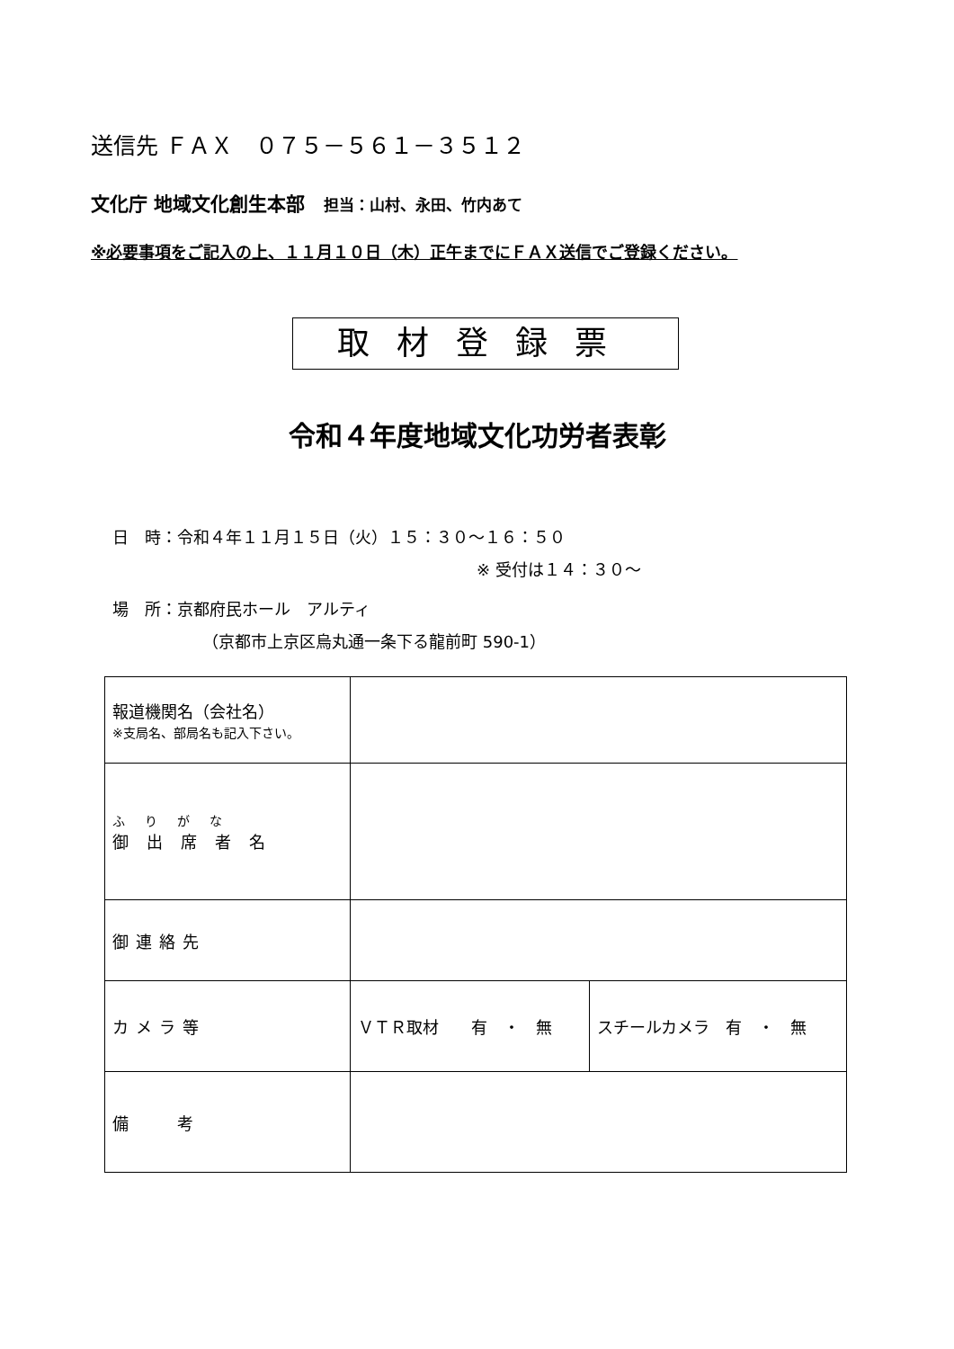送信先 ＦＡＸ　０７５－５６１－３５１２
文化庁 地域文化創生本部　担当：山村、永田、竹内あて
※必要事項をご記入の上、１１月１０日（木）正午までにＦＡＸ送信でご登録ください。
取材登録票
令和４年度地域文化功労者表彰
日　時：令和４年１１月１５日（火）１５：３０～１６：５０
※ 受付は１４：３０～
場　所：京都府民ホール　アルティ
（京都市上京区烏丸通一条下る龍前町 590-1）
| 報道機関名（会社名） ※支局名、部局名も記入下さい。 | | |
| ふりがな 御出席者名 | | |
| 御連絡先 | | |
| カメラ等 | ＶＴＲ取材 有 ・ 無 | スチールカメラ 有 ・ 無 |
| 備 考 | | |